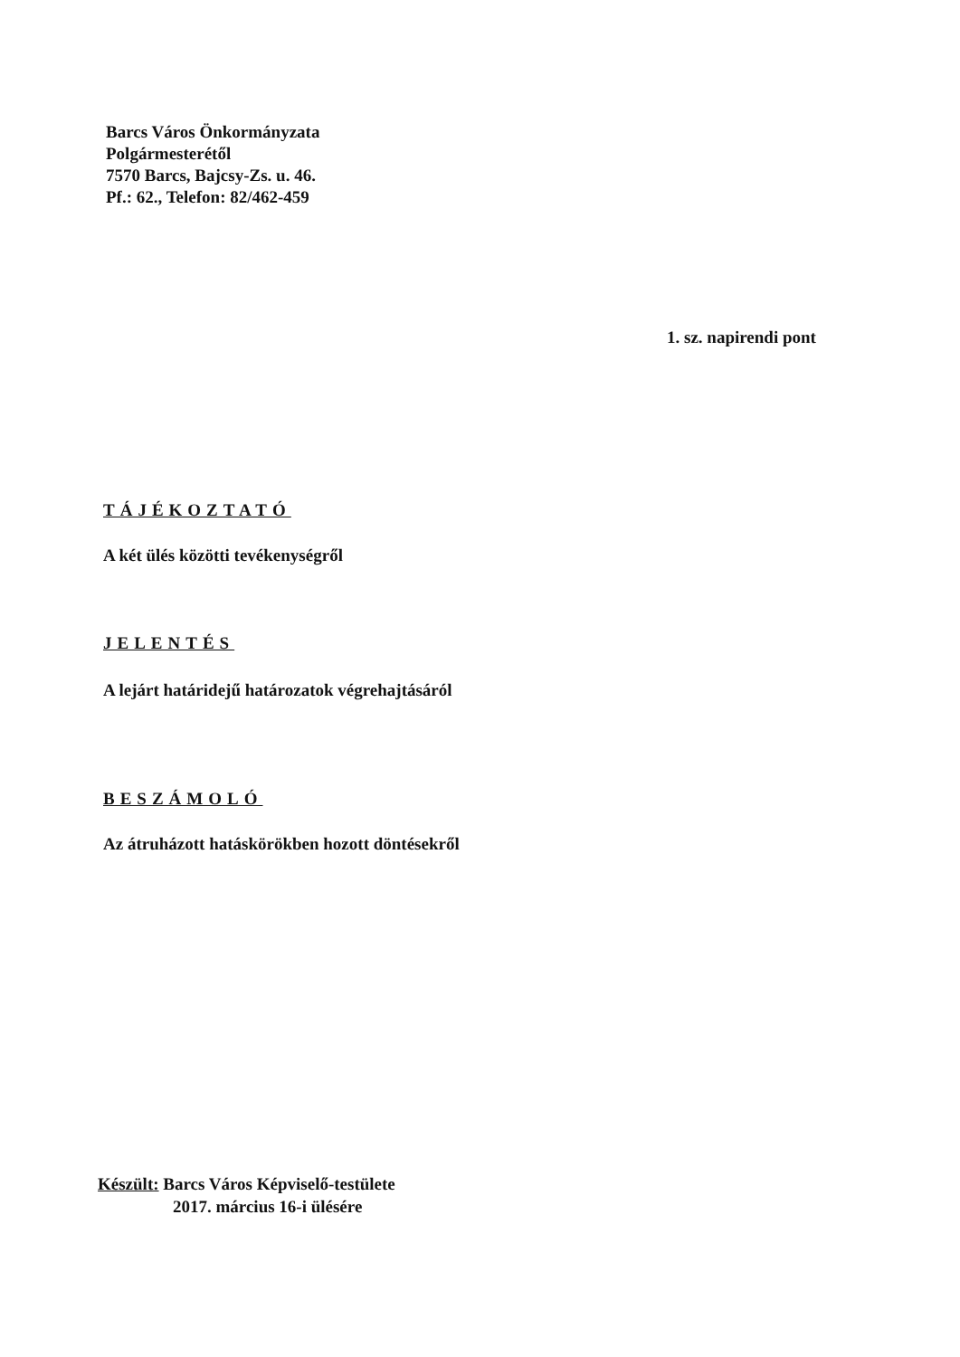Barcs Város Önkormányzata
Polgármesterétől
7570 Barcs, Bajcsy-Zs. u. 46.
Pf.: 62., Telefon: 82/462-459
1. sz. napirendi pont
TÁJÉKOZTATÓ
A két ülés közötti tevékenységről
JELENTÉS
A lejárt határidejű határozatok végrehajtásáról
BESZÁMOLÓ
Az átruházott hatáskörökben hozott döntésekről
Készült: Barcs Város Képviselő-testülete
2017. március 16-i ülésére